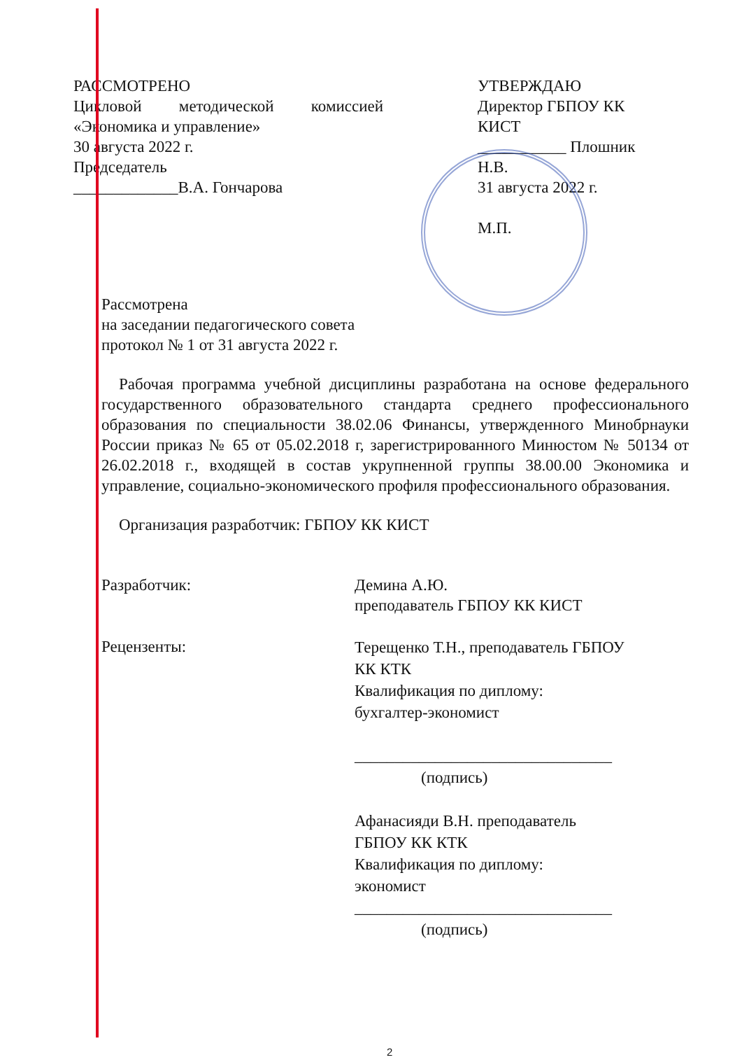РАССМОТРЕНО
Цикловой методической комиссией
«Экономика и управление»
30 августа 2022 г.
Председатель
_____________В.А. Гончарова
УТВЕРЖДАЮ
Директор ГБПОУ КК КИСТ
___________ Плошник Н.В.
31 августа 2022 г.
М.П.
Рассмотрена
на заседании педагогического совета
протокол № 1 от 31 августа 2022 г.
Рабочая программа учебной дисциплины разработана на основе федерального государственного образовательного стандарта среднего профессионального образования по специальности 38.02.06 Финансы, утвержденного Минобрнауки России приказ № 65 от 05.02.2018 г, зарегистрированного Минюстом № 50134 от 26.02.2018 г., входящей в состав укрупненной группы 38.00.00 Экономика и управление, социально-экономического профиля профессионального образования.
Организация разработчик: ГБПОУ КК КИСТ
Разработчик: Демина А.Ю.
преподаватель ГБПОУ КК КИСТ
Рецензенты:
Терещенко Т.Н., преподаватель ГБПОУ
КК КТК
Квалификация по диплому:
бухгалтер-экономист
________________________________
(подпись)
Афанасияди В.Н. преподаватель
ГБПОУ КК КТК
Квалификация по диплому:
экономист
________________________________
(подпись)
2